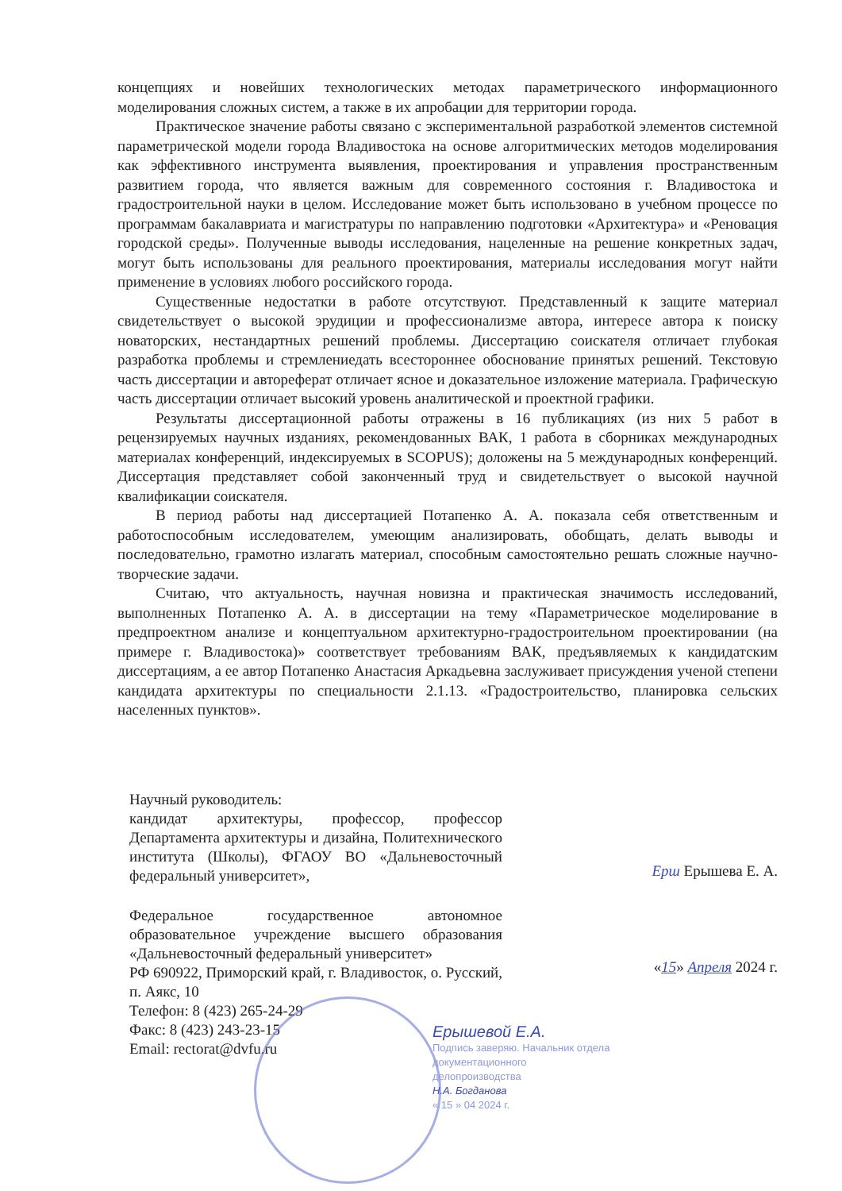концепциях и новейших технологических методах параметрического информационного моделирования сложных систем, а также в их апробации для территории города.
Практическое значение работы связано с экспериментальной разработкой элементов системной параметрической модели города Владивостока на основе алгоритмических методов моделирования как эффективного инструмента выявления, проектирования и управления пространственным развитием города, что является важным для современного состояния г. Владивостока и градостроительной науки в целом. Исследование может быть использовано в учебном процессе по программам бакалавриата и магистратуры по направлению подготовки «Архитектура» и «Реновация городской среды». Полученные выводы исследования, нацеленные на решение конкретных задач, могут быть использованы для реального проектирования, материалы исследования могут найти применение в условиях любого российского города.
Существенные недостатки в работе отсутствуют. Представленный к защите материал свидетельствует о высокой эрудиции и профессионализме автора, интересе автора к поиску новаторских, нестандартных решений проблемы. Диссертацию соискателя отличает глубокая разработка проблемы и стремлениедать всестороннее обоснование принятых решений. Текстовую часть диссертации и автореферат отличает ясное и доказательное изложение материала. Графическую часть диссертации отличает высокий уровень аналитической и проектной графики.
Результаты диссертационной работы отражены в 16 публикациях (из них 5 работ в рецензируемых научных изданиях, рекомендованных ВАК, 1 работа в сборниках международных материалах конференций, индексируемых в SCOPUS); доложены на 5 международных конференций. Диссертация представляет собой законченный труд и свидетельствует о высокой научной квалификации соискателя.
В период работы над диссертацией Потапенко А. А. показала себя ответственным и работоспособным исследователем, умеющим анализировать, обобщать, делать выводы и последовательно, грамотно излагать материал, способным самостоятельно решать сложные научно-творческие задачи.
Считаю, что актуальность, научная новизна и практическая значимость исследований, выполненных Потапенко А. А. в диссертации на тему «Параметрическое моделирование в предпроектном анализе и концептуальном архитектурно-градостроительном проектировании (на примере г. Владивостока)» соответствует требованиям ВАК, предъявляемых к кандидатским диссертациям, а ее автор Потапенко Анастасия Аркадьевна заслуживает присуждения ученой степени кандидата архитектуры по специальности 2.1.13. «Градостроительство, планировка сельских населенных пунктов».
Научный руководитель:
кандидат архитектуры, профессор, профессор Департамента архитектуры и дизайна, Политехнического института (Школы), ФГАОУ ВО «Дальневосточный федеральный университет»,
Федеральное государственное автономное образовательное учреждение высшего образования «Дальневосточный федеральный университет»
РФ 690922, Приморский край, г. Владивосток, о. Русский, п. Аякс, 10
Телефон: 8 (423) 265-24-29
Факс: 8 (423) 243-23-15
Email: rectorat@dvfu.ru
Ерш Ерышева Е. А.
«15» Апреля 2024 г.
Ерышевой Е.А.
Подпись заверяю. Начальник отдела документационного делопроизводства
Н.А. Богданова
« 15 » 04 2024 г.